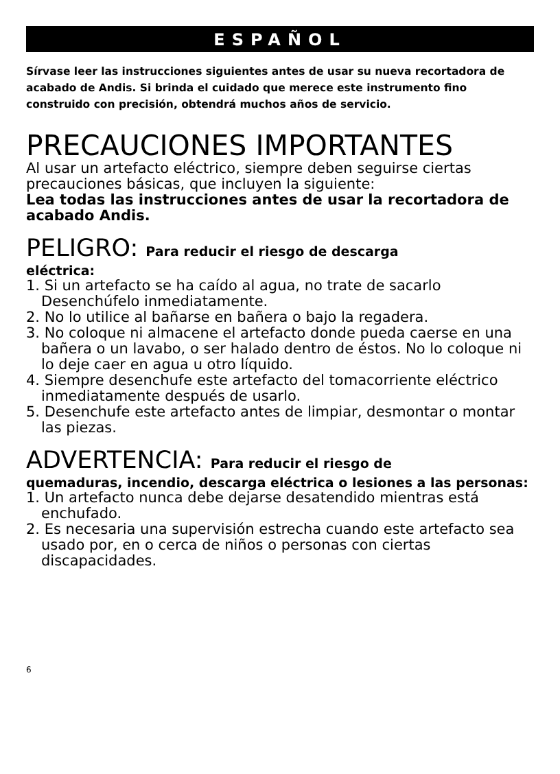ESPAÑOL
Sírvase leer las instrucciones siguientes antes de usar su nueva recortadora de acabado de Andis. Si brinda el cuidado que merece este instrumento fino construido con precisión, obtendrá muchos años de servicio.
PRECAUCIONES IMPORTANTES
Al usar un artefacto eléctrico, siempre deben seguirse ciertas precauciones básicas, que incluyen la siguiente:
Lea todas las instrucciones antes de usar la recortadora de acabado Andis.
PELIGRO: Para reducir el riesgo de descarga
eléctrica:
1. Si un artefacto se ha caído al agua, no trate de sacarlo Desenchúfelo inmediatamente.
2. No lo utilice al bañarse en bañera o bajo la regadera.
3. No coloque ni almacene el artefacto donde pueda caerse en una bañera o un lavabo, o ser halado dentro de éstos. No lo coloque ni lo deje caer en agua u otro líquido.
4. Siempre desenchufe este artefacto del tomacorriente eléctrico inmediatamente después de usarlo.
5. Desenchufe este artefacto antes de limpiar, desmontar o montar las piezas.
ADVERTENCIA: Para reducir el riesgo de
quemaduras, incendio, descarga eléctrica o lesiones a las personas:
1. Un artefacto nunca debe dejarse desatendido mientras está enchufado.
2. Es necesaria una supervisión estrecha cuando este artefacto sea usado por, en o cerca de niños o personas con ciertas discapacidades.
6